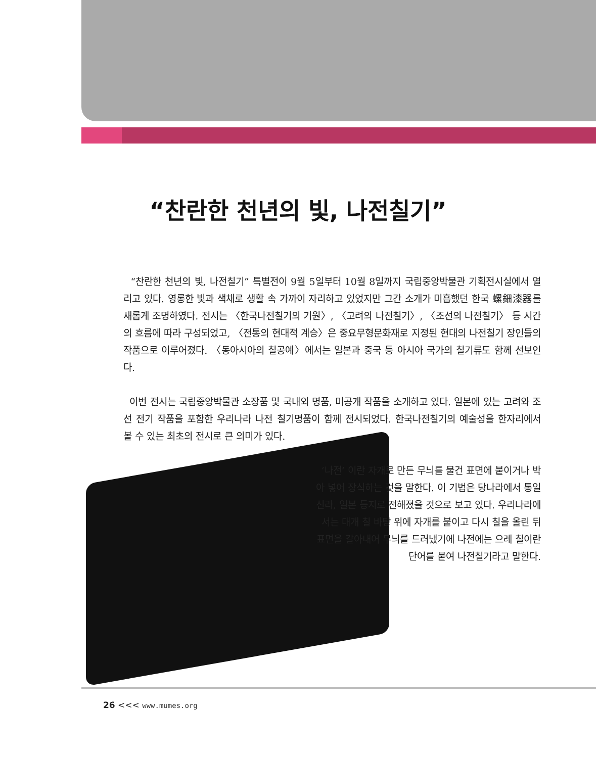“찬란한 천년의 빛, 나전칠기”
“찬란한 천년의 빛, 나전칠기” 특별전이 9월 5일부터 10월 8일까지 국립중앙박물관 기획전시실에서 열리고 있다. 영롱한 빛과 색채로 생활 속 가까이 자리하고 있었지만 그간 소개가 미흡했던 한국 螺鈿漆器를 새롭게 조명하였다. 전시는 〈한국나전칠기의 기원〉, 〈고려의 나전칠기〉, 〈조선의 나전칠기〉 등 시간의 흐름에 따라 구성되었고, 〈전통의 현대적 계승〉은 중요무형문화재로 지정된 현대의 나전칠기 장인들의 작품으로 이루어졌다. 〈동아시아의 칠공예〉에서는 일본과 중국 등 아시아 국가의 칠기류도 함께 선보인다.
이번 전시는 국립중앙박물관 소장품 및 국내외 명품, 미공개 작품을 소개하고 있다. 일본에 있는 고려와 조선 전기 작품을 포함한 우리나라 나전 칠기명품이 함께 전시되었다. 한국나전칠기의 예술성을 한자리에서 볼 수 있는 최초의 전시로 큰 의미가 있다.
‘나전’ 이란 자개로 만든 무늬를 물건 표면에 붙이거나 박아 넣어 장식하는 것을 말한다. 이 기법은 당나라에서 통일신라, 일본 등지로 전해졌을 것으로 보고 있다. 우리나라에서는 대개 칠 바탕 위에 자개를 붙이고 다시 칠을 올린 뒤 표면을 갈아내어 무늬를 드러냈기에 나전에는 으레 칠이란 단어를 붙여 나전칠기라고 말한다.
26 <<< www.mumes.org